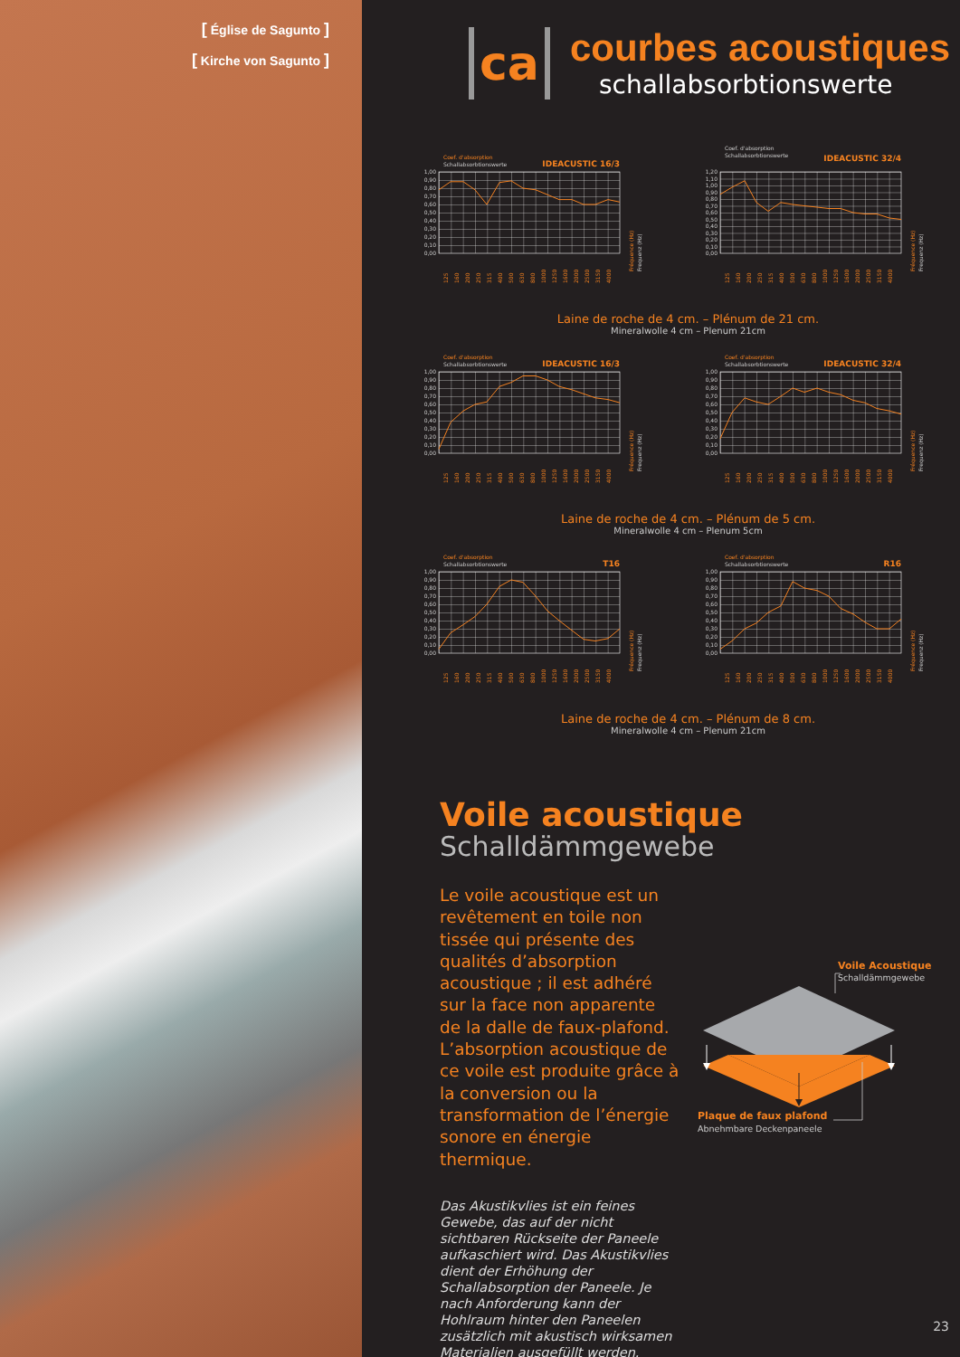[ Église de Sagunto ]
[ Kirche von Sagunto ]
ca
courbes acoustiques
schallabsorbtionswerte
Coef. d'absorption
Schallabsorbtionswerte
IDEACUSTIC 16/3
1,00
0,90
0,80
0,70
0,60
0,50
0,40
0,30
0,20
0,10
0,00
125
160
200
250
315
400
500
630
800
1000
1250
1600
2000
2500
3150
4000
Fréquence (Hz)
Frequenz (Hz)
Coef. d'absorption
Schallabsorbtionswerte
IDEACUSTIC 32/4
1,20
1,10
1,00
0,90
0,80
0,70
0,60
0,50
0,40
0,30
0,20
0,10
0,00
125
160
200
250
315
400
500
630
800
1000
1250
1600
2000
2500
3150
4000
Fréquence (Hz)
Frequenz (Hz)
Laine de roche de 4 cm. – Plénum de 21 cm.
Mineralwolle 4 cm – Plenum 21cm
Coef. d'absorption
Schallabsorbtionswerte
IDEACUSTIC 16/3
1,00
0,90
0,80
0,70
0,60
0,50
0,40
0,30
0,20
0,10
0,00
125
160
200
250
315
400
500
630
800
1000
1250
1600
2000
2500
3150
4000
Fréquence (Hz)
Frequenz (Hz)
Coef. d'absorption
Schallabsorbtionswerte
IDEACUSTIC 32/4
1,00
0,90
0,80
0,70
0,60
0,50
0,40
0,30
0,20
0,10
0,00
125
160
200
250
315
400
500
630
800
1000
1250
1600
2000
2500
3150
4000
Fréquence (Hz)
Frequenz (Hz)
Laine de roche de 4 cm. – Plénum de 5 cm.
Mineralwolle 4 cm – Plenum 5cm
Coef. d'absorption
Schallabsorbtionswerte
T16
1,00
0,90
0,80
0,70
0,60
0,50
0,40
0,30
0,20
0,10
0,00
125
160
200
250
315
400
500
630
800
1000
1250
1600
2000
2500
3150
4000
Fréquence (Hz)
Frequenz (Hz)
Coef. d'absorption
Schallabsorbtionswerte
R16
1,00
0,90
0,80
0,70
0,60
0,50
0,40
0,30
0,20
0,10
0,00
125
160
200
250
315
400
500
630
800
1000
1250
1600
2000
2500
3150
4000
Fréquence (Hz)
Frequenz (Hz)
Laine de roche de 4 cm. – Plénum de 8 cm.
Mineralwolle 4 cm – Plenum 21cm
Voile acoustique
Schalldämmgewebe
Le voile acoustique est un revêtement en toile non tissée qui présente des qualités d’absorption acoustique ; il est adhéré sur la face non apparente de la dalle de faux-plafond. L’absorption acoustique de ce voile est produite grâce à la conversion ou la transformation de l’énergie sonore en énergie thermique.
Das Akustikvlies ist ein feines Gewebe, das auf der nicht sichtbaren Rückseite der Paneele aufkaschiert wird. Das Akustikvlies dient der Erhöhung der Schallabsorption der Paneele. Je nach Anforderung kann der Hohlraum hinter den Paneelen zusätzlich mit akustisch wirksamen Materialien ausgefüllt werden.
Voile Acoustique
Schalldämmgewebe
Plaque de faux plafond
Abnehmbare Deckenpaneele
23